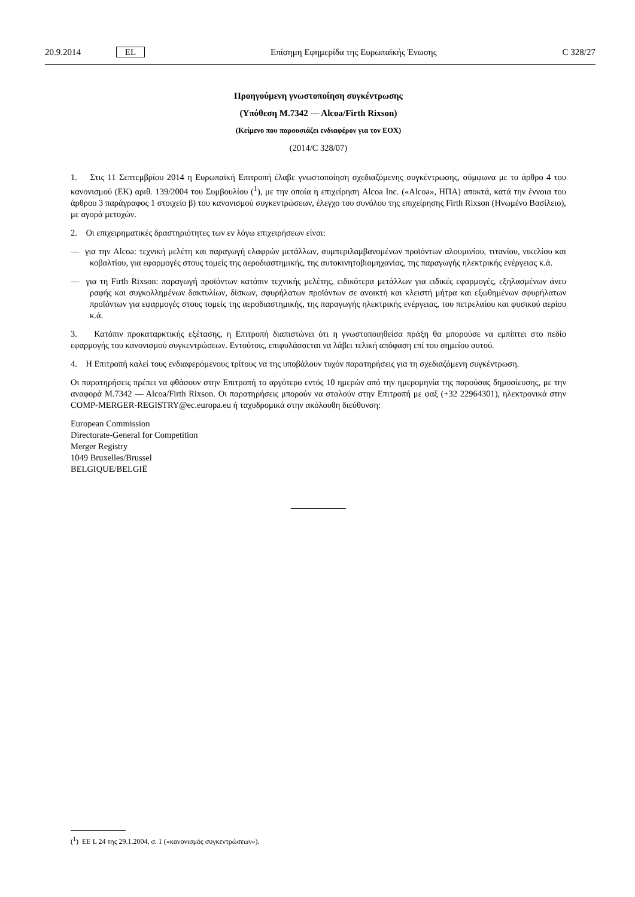20.9.2014 EL Επίσημη Εφημερίδα της Ευρωπαϊκής Ένωσης C 328/27
Προηγούμενη γνωστοποίηση συγκέντρωσης
(Υπόθεση M.7342 — Alcoa/Firth Rixson)
(Κείμενο που παρουσιάζει ενδιαφέρον για τον ΕΟΧ)
(2014/C 328/07)
1. Στις 11 Σεπτεμβρίου 2014 η Ευρωπαϊκή Επιτροπή έλαβε γνωστοποίηση σχεδιαζόμενης συγκέντρωσης, σύμφωνα με το άρθρο 4 του κανονισμού (ΕΚ) αριθ. 139/2004 του Συμβουλίου (<sup>1</sup>), με την οποία η επιχείρηση Alcoa Inc. («Alcoa», ΗΠΑ) αποκτά, κατά την έννοια του άρθρου 3 παράγραφος 1 στοιχείο β) του κανονισμού συγκεντρώσεων, έλεγχο του συνόλου της επιχείρησης Firth Rixson (Ηνωμένο Βασίλειο), με αγορά μετοχών.
2. Οι επιχειρηματικές δραστηριότητες των εν λόγω επιχειρήσεων είναι:
— για την Alcoa: τεχνική μελέτη και παραγωγή ελαφρών μετάλλων, συμπεριλαμβανομένων προϊόντων αλουμινίου, τιτανίου, νικελίου και κοβαλτίου, για εφαρμογές στους τομείς της αεροδιαστημικής, της αυτοκινητοβιομηχανίας, της παραγωγής ηλεκτρικής ενέργειας κ.ά.
— για τη Firth Rixson: παραγωγή προϊόντων κατόπιν τεχνικής μελέτης, ειδικότερα μετάλλων για ειδικές εφαρμογές, εξηλασμένων άνευ ραφής και συγκολλημένων δακτυλίων, δίσκων, σφυρήλατων προϊόντων σε ανοικτή και κλειστή μήτρα και εξωθημένων σφυρήλατων προϊόντων για εφαρμογές στους τομείς της αεροδιαστημικής, της παραγωγής ηλεκτρικής ενέργειας, του πετρελαίου και φυσικού αερίου κ.ά.
3. Κατόπιν προκαταρκτικής εξέτασης, η Επιτροπή διαπιστώνει ότι η γνωστοποιηθείσα πράξη θα μπορούσε να εμπίπτει στο πεδίο εφαρμογής του κανονισμού συγκεντρώσεων. Εντούτοις, επιφυλάσσεται να λάβει τελική απόφαση επί του σημείου αυτού.
4. Η Επιτροπή καλεί τους ενδιαφερόμενους τρίτους να της υποβάλουν τυχόν παρατηρήσεις για τη σχεδιαζόμενη συγκέντρωση.
Οι παρατηρήσεις πρέπει να φθάσουν στην Επιτροπή το αργότερο εντός 10 ημερών από την ημερομηνία της παρούσας δημοσίευσης, με την αναφορά M.7342 — Alcoa/Firth Rixson. Οι παρατηρήσεις μπορούν να σταλούν στην Επιτροπή με φαξ (+32 22964301), ηλεκτρονικά στην COMP-MERGER-REGISTRY@ec.europa.eu ή ταχυδρομικά στην ακόλουθη διεύθυνση:
European Commission
Directorate-General for Competition
Merger Registry
1049 Bruxelles/Brussel
BELGIQUE/BELGIË
(<sup>1</sup>) ΕΕ L 24 της 29.1.2004, σ. 1 («κανονισμός συγκεντρώσεων»).